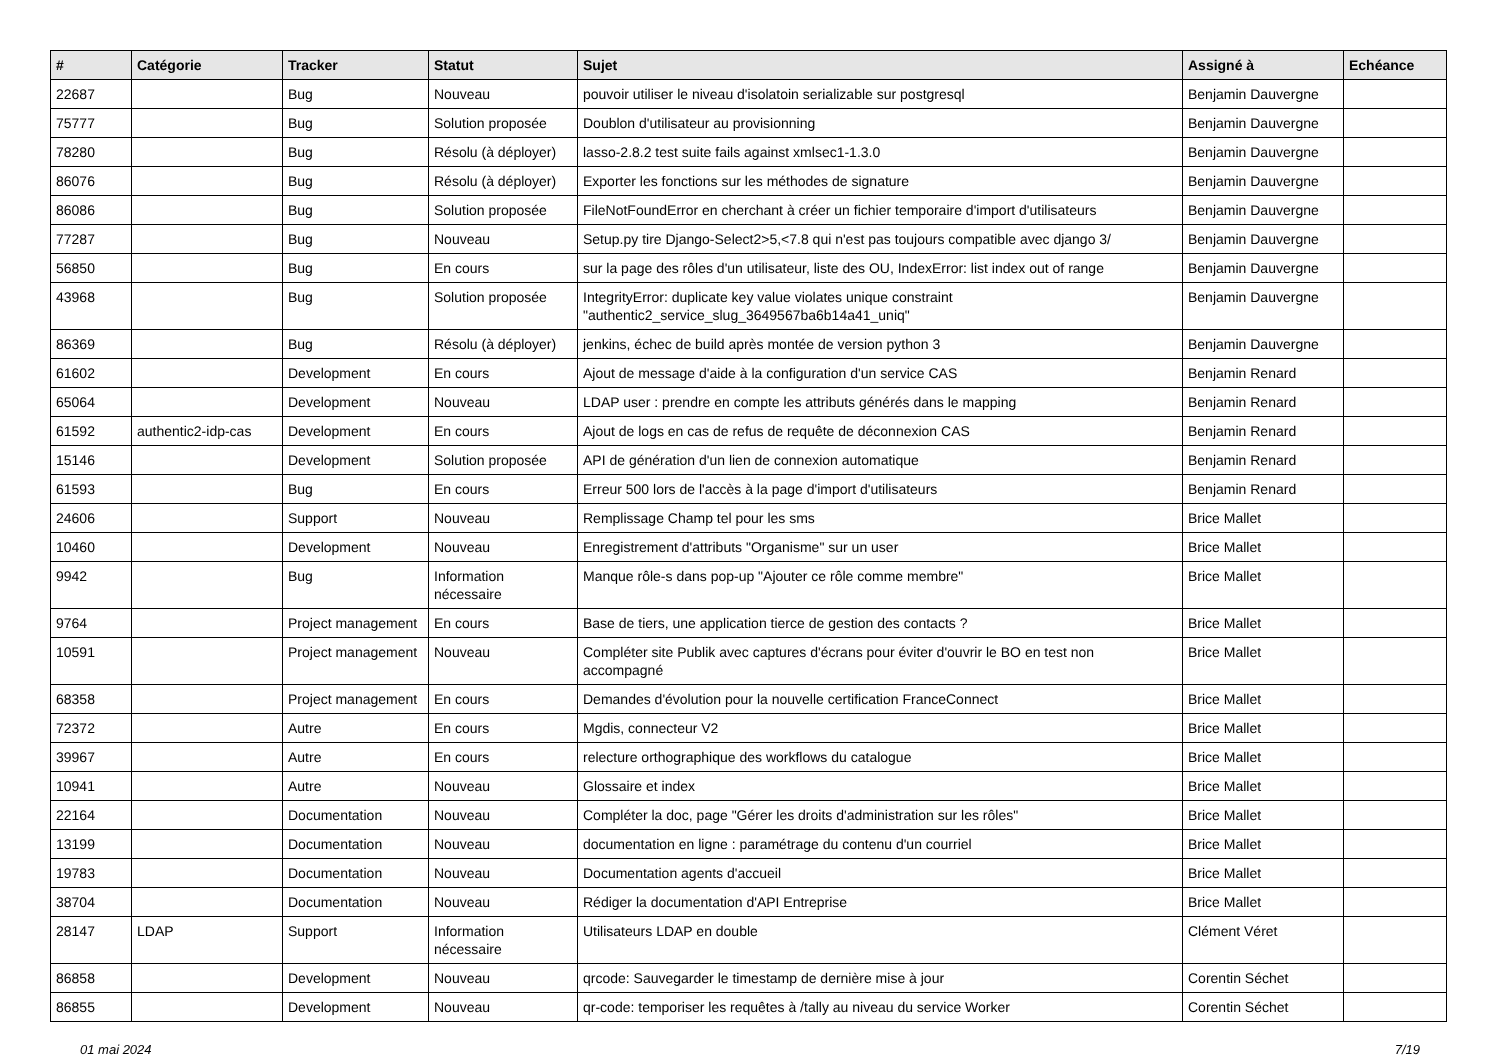| # | Catégorie | Tracker | Statut | Sujet | Assigné à | Echéance |
| --- | --- | --- | --- | --- | --- | --- |
| 22687 | | Bug | Nouveau | pouvoir utiliser le niveau d'isolatoin serializable sur postgresql | Benjamin Dauvergne | |
| 75777 | | Bug | Solution proposée | Doublon d'utilisateur au provisionning | Benjamin Dauvergne | |
| 78280 | | Bug | Résolu (à déployer) | lasso-2.8.2 test suite fails against xmlsec1-1.3.0 | Benjamin Dauvergne | |
| 86076 | | Bug | Résolu (à déployer) | Exporter les fonctions sur les méthodes de signature | Benjamin Dauvergne | |
| 86086 | | Bug | Solution proposée | FileNotFoundError en cherchant à créer un fichier temporaire d'import d'utilisateurs | Benjamin Dauvergne | |
| 77287 | | Bug | Nouveau | Setup.py tire Django-Select2>5,<7.8 qui n'est pas toujours compatible avec django 3/ | Benjamin Dauvergne | |
| 56850 | | Bug | En cours | sur la page des rôles d'un utilisateur, liste des OU, IndexError: list index out of range | Benjamin Dauvergne | |
| 43968 | | Bug | Solution proposée | IntegrityError: duplicate key value violates unique constraint "authentic2_service_slug_3649567ba6b14a41_uniq" | Benjamin Dauvergne | |
| 86369 | | Bug | Résolu (à déployer) | jenkins, échec de build après montée de version python 3 | Benjamin Dauvergne | |
| 61602 | | Development | En cours | Ajout de message d'aide à la configuration d'un service CAS | Benjamin Renard | |
| 65064 | | Development | Nouveau | LDAP user : prendre en compte les attributs générés dans le mapping | Benjamin Renard | |
| 61592 | authentic2-idp-cas | Development | En cours | Ajout de logs en cas de refus de requête de déconnexion CAS | Benjamin Renard | |
| 15146 | | Development | Solution proposée | API de génération d'un lien de connexion automatique | Benjamin Renard | |
| 61593 | | Bug | En cours | Erreur 500 lors de l'accès à la page d'import d'utilisateurs | Benjamin Renard | |
| 24606 | | Support | Nouveau | Remplissage Champ tel pour les sms | Brice Mallet | |
| 10460 | | Development | Nouveau | Enregistrement d'attributs "Organisme" sur un user | Brice Mallet | |
| 9942 | | Bug | Information nécessaire | Manque rôle-s dans pop-up "Ajouter ce rôle comme membre" | Brice Mallet | |
| 9764 | | Project management | En cours | Base de tiers, une application tierce de gestion des contacts ? | Brice Mallet | |
| 10591 | | Project management | Nouveau | Compléter site Publik avec captures d'écrans pour éviter d'ouvrir le BO en test non accompagné | Brice Mallet | |
| 68358 | | Project management | En cours | Demandes d'évolution pour la nouvelle certification FranceConnect | Brice Mallet | |
| 72372 | | Autre | En cours | Mgdis, connecteur V2 | Brice Mallet | |
| 39967 | | Autre | En cours | relecture orthographique des workflows du catalogue | Brice Mallet | |
| 10941 | | Autre | Nouveau | Glossaire et index | Brice Mallet | |
| 22164 | | Documentation | Nouveau | Compléter la doc, page "Gérer les droits d'administration sur les rôles" | Brice Mallet | |
| 13199 | | Documentation | Nouveau | documentation en ligne : paramétrage du contenu d'un courriel | Brice Mallet | |
| 19783 | | Documentation | Nouveau | Documentation agents d'accueil | Brice Mallet | |
| 38704 | | Documentation | Nouveau | Rédiger la documentation d'API Entreprise | Brice Mallet | |
| 28147 | LDAP | Support | Information nécessaire | Utilisateurs LDAP en double | Clément Véret | |
| 86858 | | Development | Nouveau | qrcode: Sauvegarder le timestamp de dernière mise à jour | Corentin Séchet | |
| 86855 | | Development | Nouveau | qr-code: temporiser les requêtes à /tally au niveau du service Worker | Corentin Séchet | |
01 mai 2024 7/19